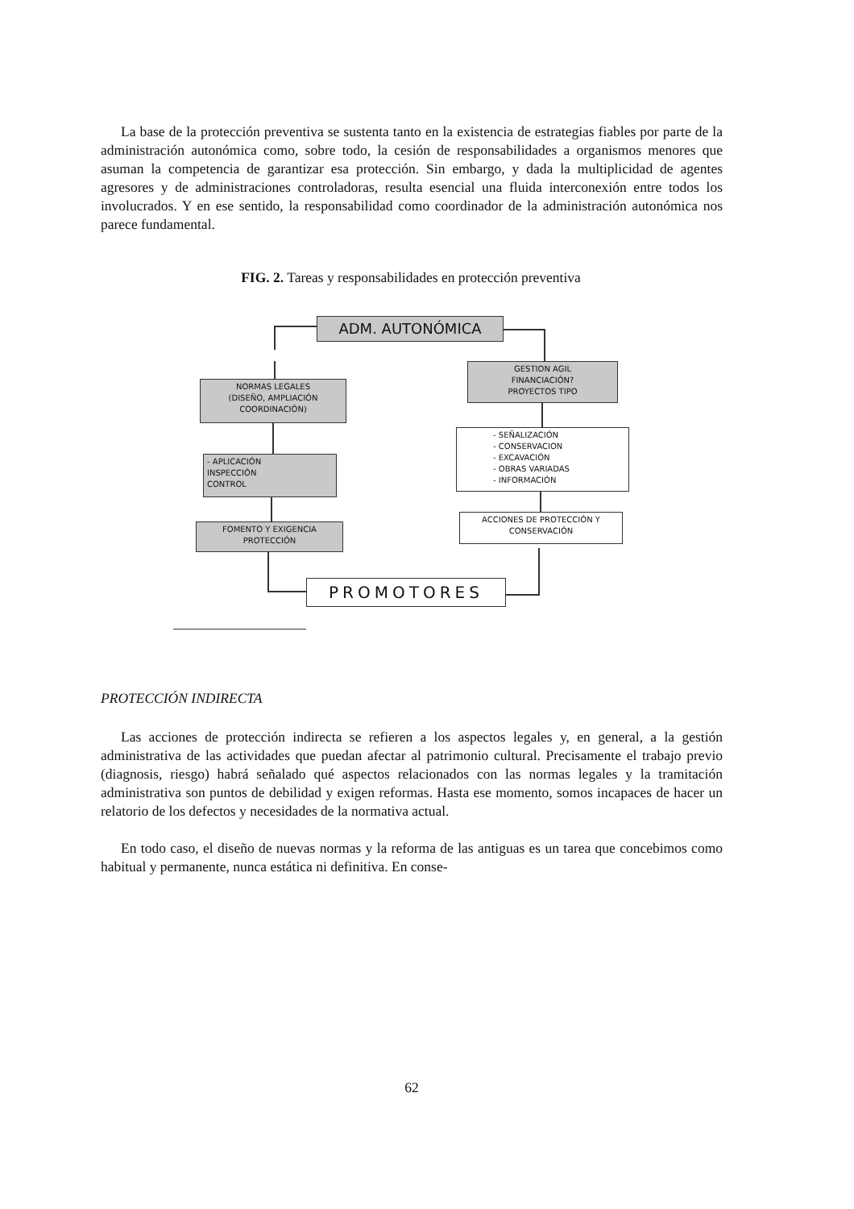La base de la protección preventiva se sustenta tanto en la existencia de estrategias fiables por parte de la administración autonómica como, sobre todo, la cesión de responsabilidades a organismos menores que asuman la competencia de garantizar esa protección. Sin embargo, y dada la multiplicidad de agentes agresores y de administraciones controladoras, resulta esencial una fluida interconexión entre todos los involucrados. Y en ese sentido, la responsabilidad como coordinador de la administración autonómica nos parece fundamental.
FIG. 2. Tareas y responsabilidades en protección preventiva
ADM. AUTONÓMICA
GESTION AGIL
FINANCIACIÓN?
PROYECTOS TIPO
NORMAS LEGALES
(DISEÑO, AMPLIACIÓN
COORDINACIÓN)
- APLICACIÓN
INSPECCIÓN
CONTROL
FOMENTO Y EXIGENCIA
PROTECCIÓN
PROMOTORES
ACCIONES DE PROTECCIÓN Y
CONSERVACIÓN
- SEÑALIZACIÓN
- CONSERVACION
- EXCAVACIÓN
- OBRAS VARIADAS
- INFORMACIÓN
PROTECCIÓN INDIRECTA
Las acciones de protección indirecta se refieren a los aspectos legales y, en general, a la gestión administrativa de las actividades que puedan afectar al patrimonio cultural. Precisamente el trabajo previo (diagnosis, riesgo) habrá señalado qué aspectos relacionados con las normas legales y la tramitación administrativa son puntos de debilidad y exigen reformas. Hasta ese momento, somos incapaces de hacer un relatorio de los defectos y necesidades de la normativa actual.
En todo caso, el diseño de nuevas normas y la reforma de las antiguas es un tarea que concebimos como habitual y permanente, nunca estática ni definitiva. En conse-
62